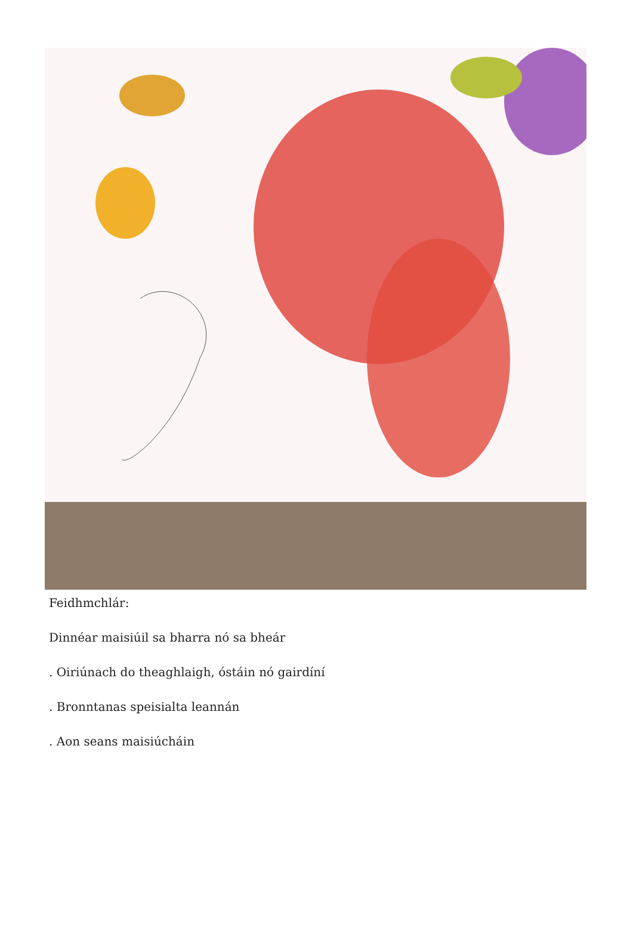Feidhmchlár:
Dinnéar maisiúil sa bharra nó sa bheár
. Oiriúnach do theaghlaigh, óstáin nó gairdíní
. Bronntanas speisialta leannán
. Aon seans maisiúcháin